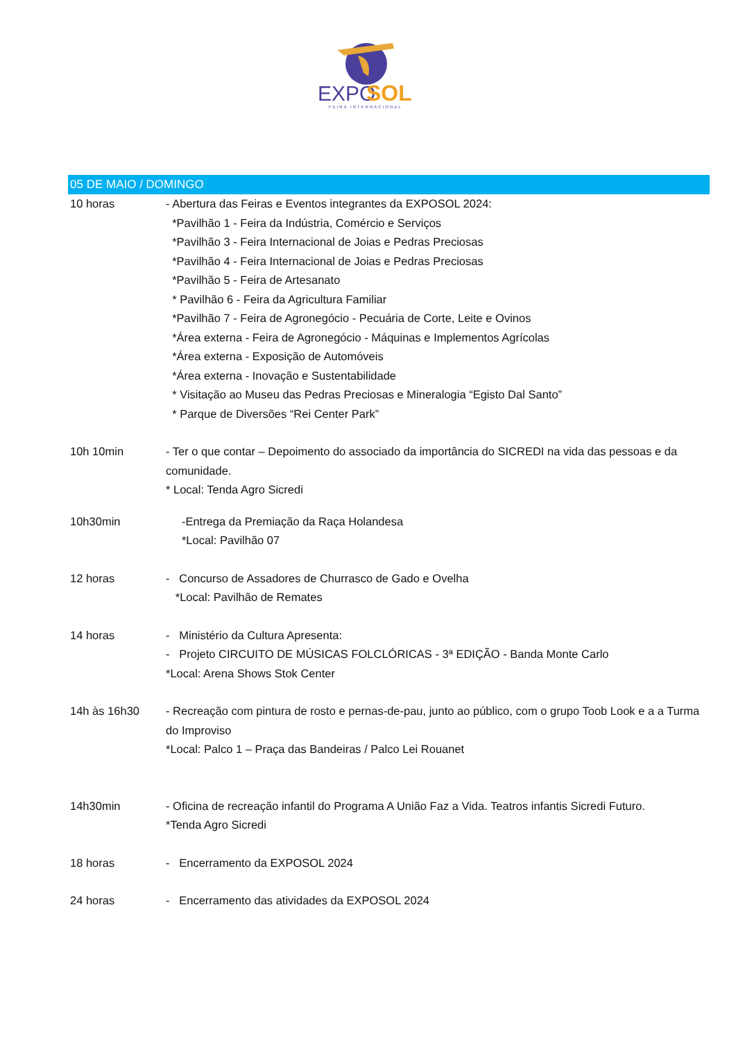EXPO
SOL
FEIRA INTERNACIONAL
05 DE MAIO / DOMINGO
10 horas - Abertura das Feiras e Eventos integrantes da EXPOSOL 2024:
*Pavilhão 1 - Feira da Indústria, Comércio e Serviços
*Pavilhão 3 - Feira Internacional de Joias e Pedras Preciosas
*Pavilhão 4 - Feira Internacional de Joias e Pedras Preciosas
*Pavilhão 5 - Feira de Artesanato
* Pavilhão 6 - Feira da Agricultura Familiar
*Pavilhão 7 - Feira de Agronegócio - Pecuária de Corte, Leite e Ovinos
*Área externa - Feira de Agronegócio - Máquinas e Implementos Agrícolas
*Área externa - Exposição de Automóveis
*Área externa - Inovação e Sustentabilidade
* Visitação ao Museu das Pedras Preciosas e Mineralogia “Egisto Dal Santo”
* Parque de Diversões “Rei Center Park”
10h 10min - Ter o que contar – Depoimento do associado da importância do SICREDI na vida das pessoas e da comunidade.
* Local: Tenda Agro Sicredi
10h30min -Entrega da Premiação da Raça Holandesa
*Local: Pavilhão 07
12 horas - Concurso de Assadores de Churrasco de Gado e Ovelha
*Local: Pavilhão de Remates
14 horas - Ministério da Cultura Apresenta:
- Projeto CIRCUITO DE MÚSICAS FOLCLÓRICAS - 3ª EDIÇÃO - Banda Monte Carlo
*Local: Arena Shows Stok Center
14h às 16h30 - Recreação com pintura de rosto e pernas-de-pau, junto ao público, com o grupo Toob Look e a a Turma do Improviso
*Local: Palco 1 – Praça das Bandeiras / Palco Lei Rouanet
14h30min - Oficina de recreação infantil do Programa A União Faz a Vida. Teatros infantis Sicredi Futuro.
*Tenda Agro Sicredi
18 horas - Encerramento da EXPOSOL 2024
24 horas - Encerramento das atividades da EXPOSOL 2024